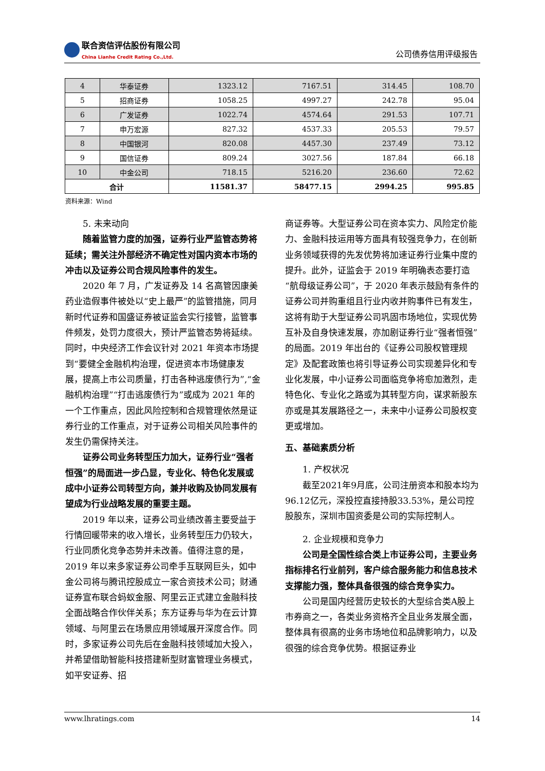联合资信评估股份有限公司 China Lianhe Credit Rating Co.,Ltd.
公司债券信用评级报告
| 4 | 华泰证券 | 1323.12 | 7167.51 | 314.45 | 108.70 |
| 5 | 招商证券 | 1058.25 | 4997.27 | 242.78 | 95.04 |
| 6 | 广发证券 | 1022.74 | 4574.64 | 291.53 | 107.71 |
| 7 | 申万宏源 | 827.32 | 4537.33 | 205.53 | 79.57 |
| 8 | 中国银河 | 820.08 | 4457.30 | 237.49 | 73.12 |
| 9 | 国信证券 | 809.24 | 3027.56 | 187.84 | 66.18 |
| 10 | 中金公司 | 718.15 | 5216.20 | 236.60 | 72.62 |
| 合计 | | 11581.37 | 58477.15 | 2994.25 | 995.85 |
资料来源：Wind
5. 未来动向
随着监管力度的加强，证券行业严监管态势将延续；需关注外部经济不确定性对国内资本市场的冲击以及证券公司合规风险事件的发生。
2020 年 7 月，广发证券及 14 名高管因康美药业造假事件被处以“史上最严”的监管措施，同月新时代证券和国盛证券被证监会实行接管，监管事件频发，处罚力度很大，预计严监管态势将延续。同时，中央经济工作会议针对 2021 年资本市场提到“要健全金融机构治理，促进资本市场健康发展，提高上市公司质量，打击各种逃废债行为”,“金融机构治理”“打击逃废债行为”或成为 2021 年的一个工作重点，因此风险控制和合规管理依然是证券行业的工作重点，对于证券公司相关风险事件的发生仍需保持关注。
证券公司业务转型压力加大，证券行业“强者恒强”的局面进一步凸显，专业化、特色化发展或成中小证券公司转型方向，兼并收购及协同发展有望成为行业战略发展的重要主题。
2019 年以来，证券公司业绩改善主要受益于行情回暖带来的收入增长，业务转型压力仍较大，行业同质化竞争态势并未改善。值得注意的是，2019 年以来多家证券公司牵手互联网巨头，如中金公司将与腾讯控股成立一家合资技术公司；财通证券宣布联合蚂蚁金服、阿里云正式建立金融科技全面战略合作伙伴关系；东方证券与华为在云计算领域、与阿里云在场景应用领域展开深度合作。同时，多家证券公司先后在金融科技领域加大投入，并希望借助智能科技搭建新型财富管理业务模式，如平安证券、招
商证券等。大型证券公司在资本实力、风险定价能力、金融科技运用等方面具有较强竞争力，在创新业务领域获得的先发优势将加速证券行业集中度的提升。此外，证监会于 2019 年明确表态要打造“航母级证券公司”，于 2020 年表示鼓励有条件的证券公司并购重组且行业内收并购事件已有发生，这将有助于大型证券公司巩固市场地位，实现优势互补及自身快速发展，亦加剧证券行业“强者恒强”的局面。2019 年出台的《证券公司股权管理规定》及配套政策也将引导证券公司实现差异化和专业化发展，中小证券公司面临竞争将愈加激烈，走特色化、专业化之路或为其转型方向，谋求新股东亦或是其发展路径之一，未来中小证券公司股权变更或增加。
五、基础素质分析
1. 产权状况
截至2021年9月底，公司注册资本和股本均为96.12亿元，深投控直接持股33.53%，是公司控股股东，深圳市国资委是公司的实际控制人。
2. 企业规模和竞争力
公司是全国性综合类上市证券公司，主要业务指标排名行业前列，客户综合服务能力和信息技术支撑能力强，整体具备很强的综合竞争实力。
公司是国内经营历史较长的大型综合类A股上市券商之一，各类业务资格齐全且业务发展全面，整体具有很高的业务市场地位和品牌影响力，以及很强的综合竞争优势。根据证券业
www.lhratings.com 14